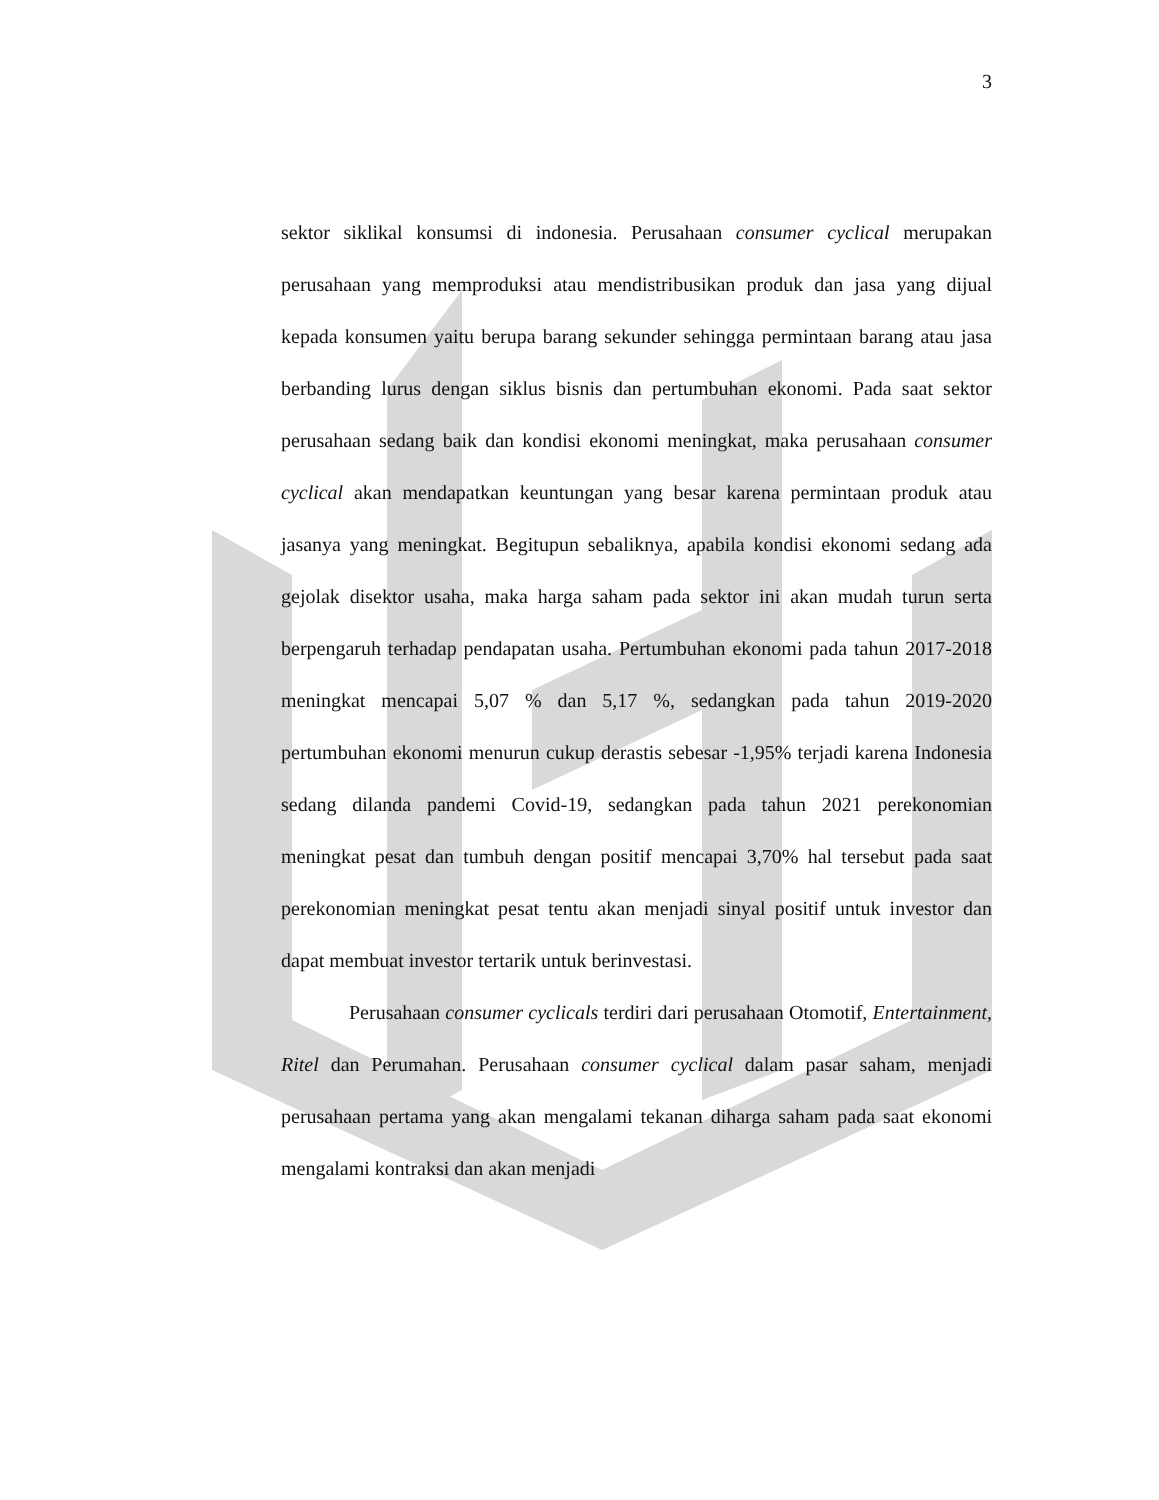3
sektor siklikal konsumsi di indonesia. Perusahaan consumer cyclical merupakan perusahaan yang memproduksi atau mendistribusikan produk dan jasa yang dijual kepada konsumen yaitu berupa barang sekunder sehingga permintaan barang atau jasa berbanding lurus dengan siklus bisnis dan pertumbuhan ekonomi. Pada saat sektor perusahaan sedang baik dan kondisi ekonomi meningkat, maka perusahaan consumer cyclical akan mendapatkan keuntungan yang besar karena permintaan produk atau jasanya yang meningkat. Begitupun sebaliknya, apabila kondisi ekonomi sedang ada gejolak disektor usaha, maka harga saham pada sektor ini akan mudah turun serta berpengaruh terhadap pendapatan usaha. Pertumbuhan ekonomi pada tahun 2017-2018 meningkat mencapai 5,07 % dan 5,17 %, sedangkan pada tahun 2019-2020 pertumbuhan ekonomi menurun cukup derastis sebesar -1,95% terjadi karena Indonesia sedang dilanda pandemi Covid-19, sedangkan pada tahun 2021 perekonomian meningkat pesat dan tumbuh dengan positif mencapai 3,70% hal tersebut pada saat perekonomian meningkat pesat tentu akan menjadi sinyal positif untuk investor dan dapat membuat investor tertarik untuk berinvestasi.
Perusahaan consumer cyclicals terdiri dari perusahaan Otomotif, Entertainment, Ritel dan Perumahan. Perusahaan consumer cyclical dalam pasar saham, menjadi perusahaan pertama yang akan mengalami tekanan diharga saham pada saat ekonomi mengalami kontraksi dan akan menjadi